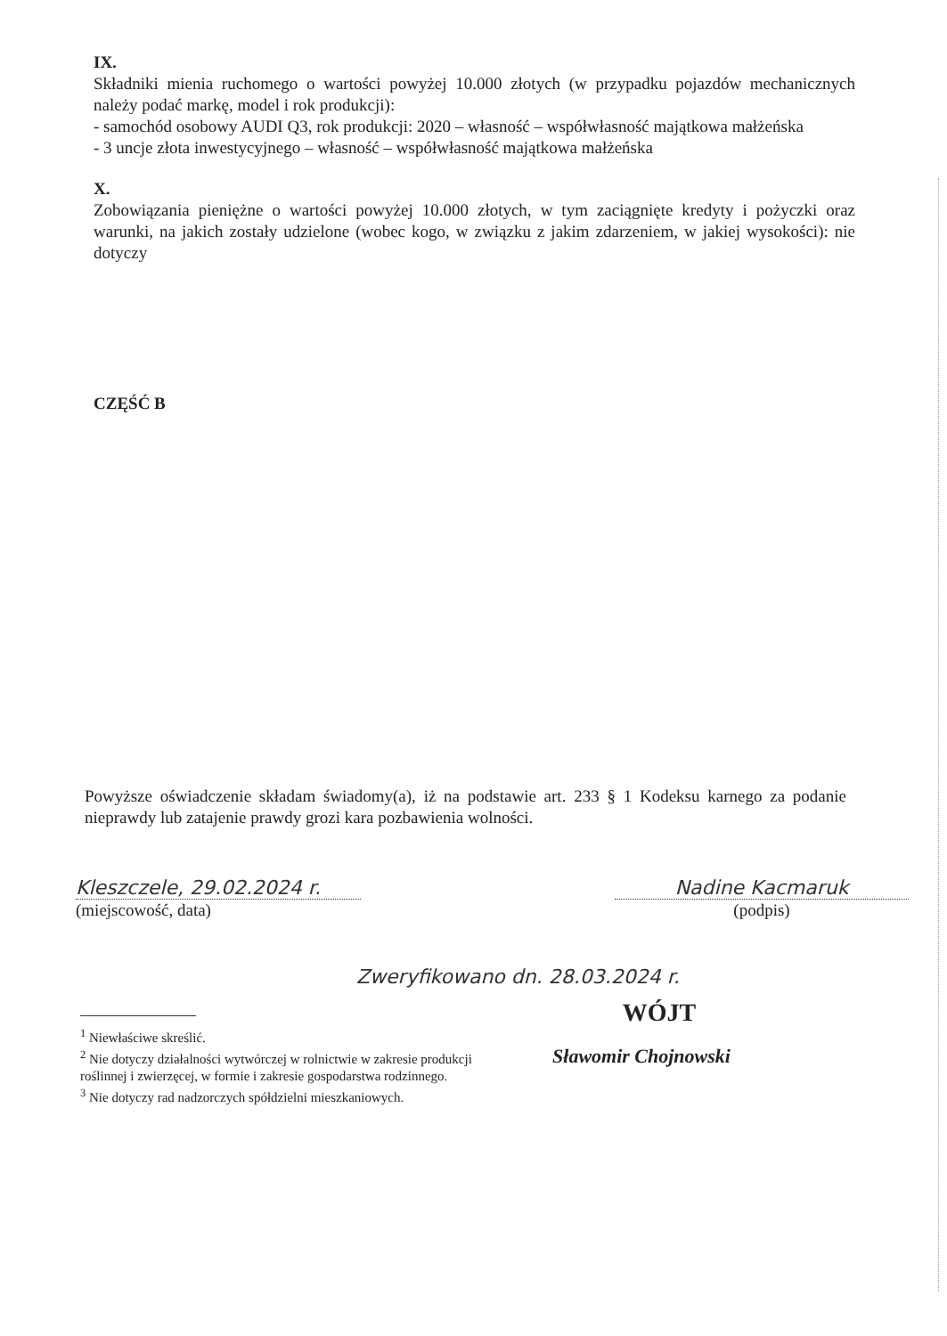IX.
Składniki mienia ruchomego o wartości powyżej 10.000 złotych (w przypadku pojazdów mechanicznych należy podać markę, model i rok produkcji):
- samochód osobowy AUDI Q3, rok produkcji: 2020 – własność – współwłasność majątkowa małżeńska
- 3 uncje złota inwestycyjnego – własność – współwłasność majątkowa małżeńska
X.
Zobowiązania pieniężne o wartości powyżej 10.000 złotych, w tym zaciągnięte kredyty i pożyczki oraz warunki, na jakich zostały udzielone (wobec kogo, w związku z jakim zdarzeniem, w jakiej wysokości): nie dotyczy
CZĘŚĆ B
Powyższe oświadczenie składam świadomy(a), iż na podstawie art. 233 § 1 Kodeksu karnego za podanie nieprawdy lub zatajenie prawdy grozi kara pozbawienia wolności.
Kleszczele, 29.02.2024 r.
(miejscowość, data)
Nadine Kacmaruk
(podpis)
Zweryfikowano dn. 28.03.2024 r.
WÓJT
Sławomir Chojnowski
<sup>1</sup> Niewłaściwe skreślić.
<sup>2</sup> Nie dotyczy działalności wytwórczej w rolnictwie w zakresie produkcji roślinnej i zwierzęcej, w formie i zakresie gospodarstwa rodzinnego.
<sup>3</sup> Nie dotyczy rad nadzorczych spółdzielni mieszkaniowych.